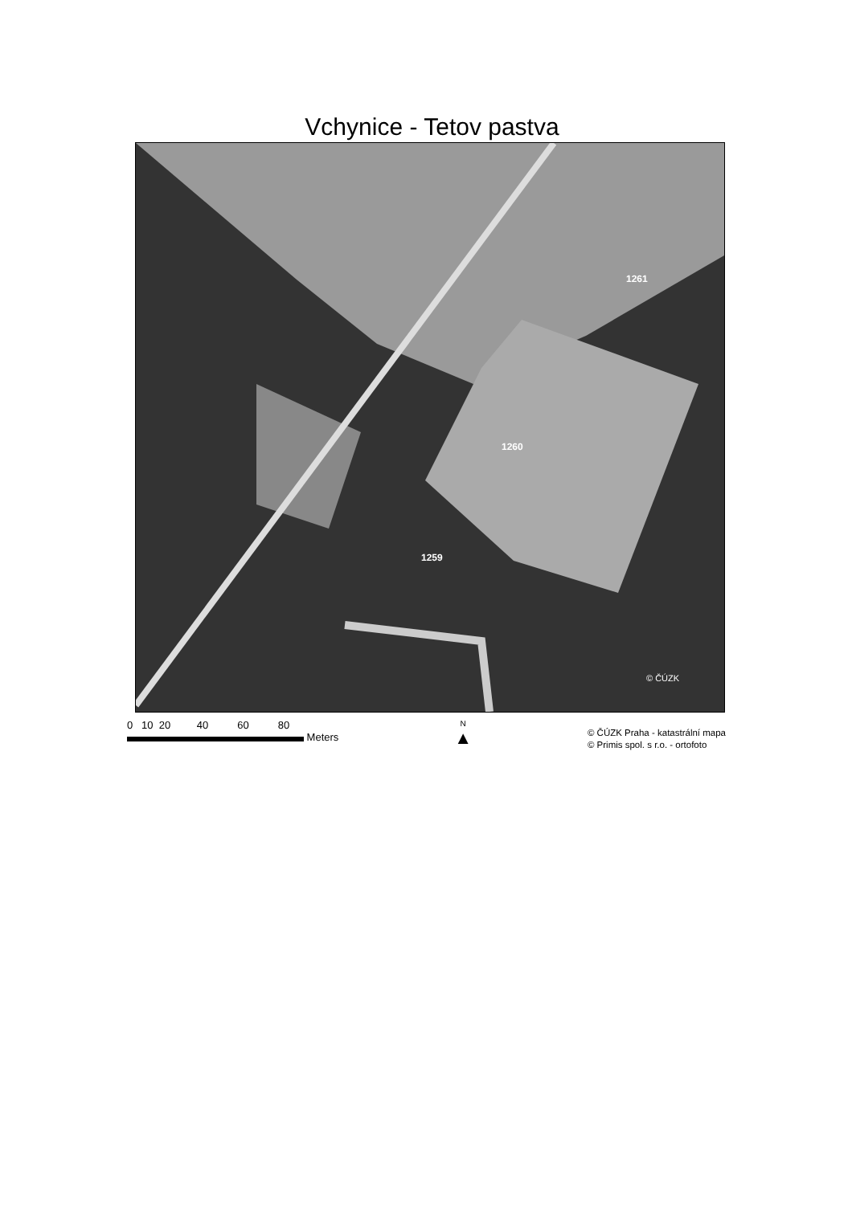Vchynice - Tetov pastva
1261
1260
1259
© ČÚZK
0 10 20 40 60 80
Meters
N
▲
© ČÚZK Praha - katastrální mapa
© Primis spol. s r.o. - ortofoto